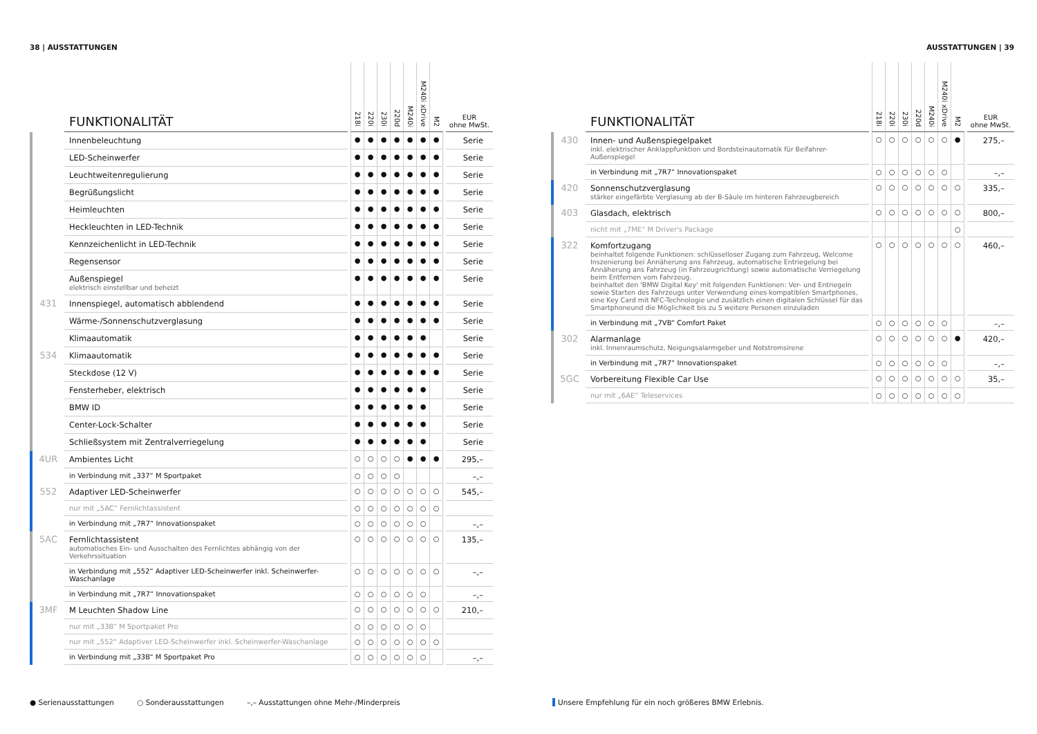38 | AUSSTATTUNGEN
| | FUNKTIONALITÄT | | 218i | 220i | 230i | 220d | M240i | M240i xDrive | M2 | | EUR ohne MwSt. |
| | Innenbeleuchtung | | ● | ● | ● | ● | ● | ● | ● | | Serie |
| | LED-Scheinwerfer | | ● | ● | ● | ● | ● | ● | ● | | Serie |
| | Leuchtweitenregulierung | | ● | ● | ● | ● | ● | ● | ● | | Serie |
| | Begrüßungslicht | | ● | ● | ● | ● | ● | ● | ● | | Serie |
| | Heimleuchten | | ● | ● | ● | ● | ● | ● | ● | | Serie |
| | Heckleuchten in LED-Technik | | ● | ● | ● | ● | ● | ● | ● | | Serie |
| | Kennzeichenlicht in LED-Technik | | ● | ● | ● | ● | ● | ● | ● | | Serie |
| | Regensensor | | ● | ● | ● | ● | ● | ● | ● | | Serie |
| | Außenspiegel elektrisch einstellbar und beheizt | | ● | ● | ● | ● | ● | ● | ● | | Serie |
| 431 | Innenspiegel, automatisch abblendend | | ● | ● | ● | ● | ● | ● | ● | | Serie |
| | Wärme-/Sonnenschutzverglasung | | ● | ● | ● | ● | ● | ● | ● | | Serie |
| | Klimaautomatik | | ● | ● | ● | ● | ● | ● | | | Serie |
| 534 | Klimaautomatik | | ● | ● | ● | ● | ● | ● | ● | | Serie |
| | Steckdose (12 V) | | ● | ● | ● | ● | ● | ● | ● | | Serie |
| | Fensterheber, elektrisch | | ● | ● | ● | ● | ● | ● | | | Serie |
| | BMW ID | | ● | ● | ● | ● | ● | ● | | | Serie |
| | Center-Lock-Schalter | | ● | ● | ● | ● | ● | ● | | | Serie |
| | Schließsystem mit Zentralverriegelung | | ● | ● | ● | ● | ● | ● | | | Serie |
| 4UR | Ambientes Licht | | ○ | ○ | ○ | ○ | ● | ● | ● | | 295,– |
| | in Verbindung mit „337“ M Sportpaket | | ○ | ○ | ○ | ○ | | | | | –,– |
| 552 | Adaptiver LED-Scheinwerfer | | ○ | ○ | ○ | ○ | ○ | ○ | ○ | | 545,– |
| | nur mit „5AC“ Fernlichtassistent | | ○ | ○ | ○ | ○ | ○ | ○ | ○ | | |
| | in Verbindung mit „7R7“ Innovationspaket | | ○ | ○ | ○ | ○ | ○ | ○ | | | –,– |
| 5AC | Fernlichtassistent automatisches Ein- und Ausschalten des Fernlichtes abhängig von der Verkehrssituation | | ○ | ○ | ○ | ○ | ○ | ○ | ○ | | 135,– |
| | in Verbindung mit „552“ Adaptiver LED-Scheinwerfer inkl. Scheinwerfer-Waschanlage | | ○ | ○ | ○ | ○ | ○ | ○ | ○ | | –,– |
| | in Verbindung mit „7R7“ Innovationspaket | | ○ | ○ | ○ | ○ | ○ | ○ | | | –,– |
| 3MF | M Leuchten Shadow Line | | ○ | ○ | ○ | ○ | ○ | ○ | ○ | | 210,– |
| | nur mit „33B“ M Sportpaket Pro | | ○ | ○ | ○ | ○ | ○ | ○ | | | |
| | nur mit „552“ Adaptiver LED-Scheinwerfer inkl. Scheinwerfer-Waschanlage | | ○ | ○ | ○ | ○ | ○ | ○ | ○ | | |
| | in Verbindung mit „33B“ M Sportpaket Pro | | ○ | ○ | ○ | ○ | ○ | ○ | | | –,– |
AUSSTATTUNGEN | 39
| | FUNKTIONALITÄT | | 218i | 220i | 230i | 220d | M240i | M240i xDrive | M2 | | EUR ohne MwSt. |
| 430 | Innen- und Außenspiegelpaket inkl. elektrischer Anklappfunktion und Bordsteinautomatik für Beifahrer-Außenspiegel | | ○ | ○ | ○ | ○ | ○ | ○ | ● | | 275,– |
| | in Verbindung mit „7R7“ Innovationspaket | | ○ | ○ | ○ | ○ | ○ | ○ | | | –,– |
| 420 | Sonnenschutzverglasung stärker eingefärbte Verglasung ab der B-Säule im hinteren Fahrzeugbereich | | ○ | ○ | ○ | ○ | ○ | ○ | ○ | | 335,– |
| 403 | Glasdach, elektrisch | | ○ | ○ | ○ | ○ | ○ | ○ | ○ | | 800,– |
| | nicht mit „7ME“ M Driver's Package | | | | | | | | ○ | | |
| 322 | Komfortzugang beinhaltet folgende Funktionen: schlüsselloser Zugang zum Fahrzeug, Welcome Inszenierung bei Annäherung ans Fahrzeug, automatische Entriegelung bei Annäherung ans Fahrzeug (in Fahrzeugrichtung) sowie automatische Verriegelung beim Entfernen vom Fahrzeug. beinhaltet den 'BMW Digital Key' mit folgenden Funktionen: Ver- und Entriegeln sowie Starten des Fahrzeugs unter Verwendung eines kompatiblen Smartphones, eine Key Card mit NFC-Technologie und zusätzlich einen digitalen Schlüssel für das Smartphoneund die Möglichkeit bis zu 5 weitere Personen einzuladen | | ○ | ○ | ○ | ○ | ○ | ○ | ○ | | 460,– |
| | in Verbindung mit „7VB“ Comfort Paket | | ○ | ○ | ○ | ○ | ○ | ○ | | | –,– |
| 302 | Alarmanlage inkl. Innenraumschutz, Neigungsalarmgeber und Notstromsirene | | ○ | ○ | ○ | ○ | ○ | ○ | ● | | 420,– |
| | in Verbindung mit „7R7“ Innovationspaket | | ○ | ○ | ○ | ○ | ○ | ○ | | | –,– |
| 5GC | Vorbereitung Flexible Car Use | | ○ | ○ | ○ | ○ | ○ | ○ | ○ | | 35,– |
| | nur mit „6AE“ Teleservices | | ○ | ○ | ○ | ○ | ○ | ○ | ○ | | |
● Serienausstattungen ○ Sonderausstattungen –,– Ausstattungen ohne Mehr-/Minderpreis
Unsere Empfehlung für ein noch größeres BMW Erlebnis.